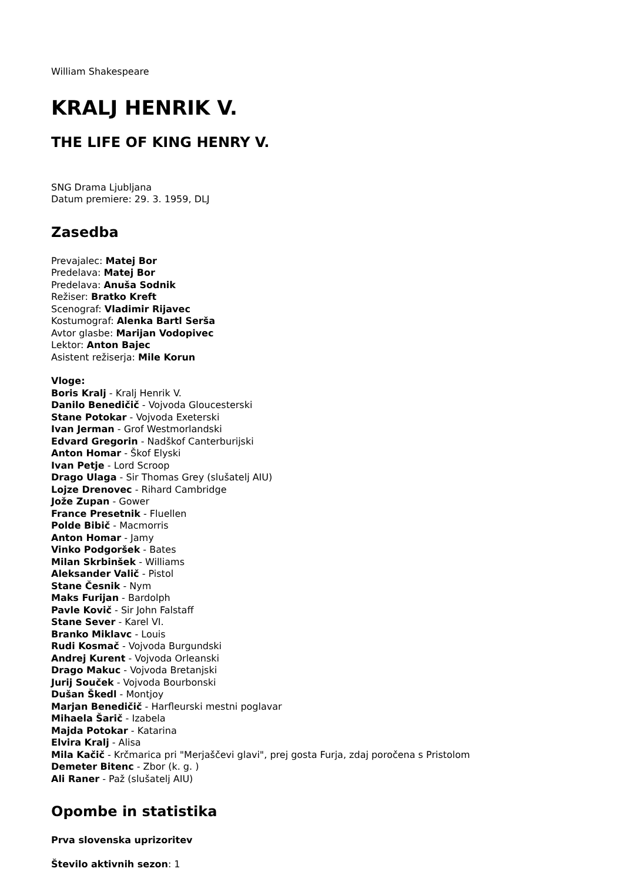William Shakespeare
KRALJ HENRIK V.
THE LIFE OF KING HENRY V.
SNG Drama Ljubljana
Datum premiere: 29. 3. 1959, DLJ
Zasedba
Prevajalec: Matej Bor
Predelava: Matej Bor
Predelava: Anuša Sodnik
Režiser: Bratko Kreft
Scenograf: Vladimir Rijavec
Kostumograf: Alenka Bartl Serša
Avtor glasbe: Marijan Vodopivec
Lektor: Anton Bajec
Asistent režiserja: Mile Korun
Vloge:
Boris Kralj - Kralj Henrik V.
Danilo Benedičič - Vojvoda Gloucesterski
Stane Potokar - Vojvoda Exeterski
Ivan Jerman - Grof Westmorlandski
Edvard Gregorin - Nadškof Canterburijski
Anton Homar - Škof Elyski
Ivan Petje - Lord Scroop
Drago Ulaga - Sir Thomas Grey (slušatelj AIU)
Lojze Drenovec - Rihard Cambridge
Jože Zupan - Gower
France Presetnik - Fluellen
Polde Bibič - Macmorris
Anton Homar - Jamy
Vinko Podgoršek - Bates
Milan Skrbinšek - Williams
Aleksander Valič - Pistol
Stane Česnik - Nym
Maks Furijan - Bardolph
Pavle Kovič - Sir John Falstaff
Stane Sever - Karel VI.
Branko Miklavc - Louis
Rudi Kosmač - Vojvoda Burgundski
Andrej Kurent - Vojvoda Orleanski
Drago Makuc - Vojvoda Bretanjski
Jurij Souček - Vojvoda Bourbonski
Dušan Škedl - Montjoy
Marjan Benedičič - Harfleurski mestni poglavar
Mihaela Šarič - Izabela
Majda Potokar - Katarina
Elvira Kralj - Alisa
Mila Kačič - Krčmarica pri "Merjaščevi glavi", prej gosta Furja, zdaj poročena s Pristolom
Demeter Bitenc - Zbor (k. g. )
Ali Raner - Paž (slušatelj AIU)
Opombe in statistika
Prva slovenska uprizoritev
Število aktivnih sezon: 1